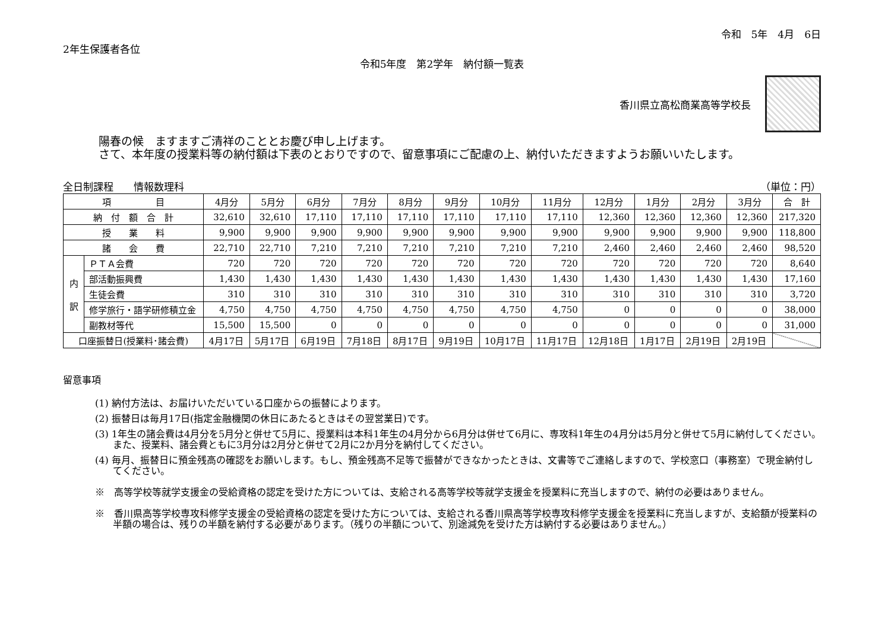令和　5年　4月　6日
2年生保護者各位
令和5年度　第2学年　納付額一覧表
香川県立高松商業高等学校長
陽春の候　ますますご清祥のこととお慶び申し上げます。
さて、本年度の授業料等の納付額は下表のとおりですので、留意事項にご配慮の上、納付いただきますようお願いいたします。
全日制課程　　情報数理科 （単位：円）
| 項 目 | | 4月分 | 5月分 | 6月分 | 7月分 | 8月分 | 9月分 | 10月分 | 11月分 | 12月分 | 1月分 | 2月分 | 3月分 | 合 計 |
| --- | --- | --- | --- | --- | --- | --- | --- | --- | --- | --- | --- | --- | --- | --- |
| 納 付 額 合 計 | | 32,610 | 32,610 | 17,110 | 17,110 | 17,110 | 17,110 | 17,110 | 17,110 | 12,360 | 12,360 | 12,360 | 12,360 | 217,320 |
| 授 業 料 | | 9,900 | 9,900 | 9,900 | 9,900 | 9,900 | 9,900 | 9,900 | 9,900 | 9,900 | 9,900 | 9,900 | 9,900 | 118,800 |
| 諸 会 費 | | 22,710 | 22,710 | 7,210 | 7,210 | 7,210 | 7,210 | 7,210 | 7,210 | 2,460 | 2,460 | 2,460 | 2,460 | 98,520 |
| 内 訳 | ＰＴＡ会費 | 720 | 720 | 720 | 720 | 720 | 720 | 720 | 720 | 720 | 720 | 720 | 720 | 8,640 |
| | 部活動振興費 | 1,430 | 1,430 | 1,430 | 1,430 | 1,430 | 1,430 | 1,430 | 1,430 | 1,430 | 1,430 | 1,430 | 1,430 | 17,160 |
| | 生徒会費 | 310 | 310 | 310 | 310 | 310 | 310 | 310 | 310 | 310 | 310 | 310 | 310 | 3,720 |
| | 修学旅行・語学研修積立金 | 4,750 | 4,750 | 4,750 | 4,750 | 4,750 | 4,750 | 4,750 | 4,750 | 0 | 0 | 0 | 0 | 38,000 |
| | 副教材等代 | 15,500 | 15,500 | 0 | 0 | 0 | 0 | 0 | 0 | 0 | 0 | 0 | 0 | 31,000 |
| 口座振替日(授業料･諸会費) | | 4月17日 | 5月17日 | 6月19日 | 7月18日 | 8月17日 | 9月19日 | 10月17日 | 11月17日 | 12月18日 | 1月17日 | 2月19日 | 2月19日 | |
留意事項
(1) 納付方法は、お届けいただいている口座からの振替によります。
(2) 振替日は毎月17日(指定金融機関の休日にあたるときはその翌営業日)です。
(3) 1年生の諸会費は4月分を5月分と併せて5月に、授業料は本科1年生の4月分から6月分は併せて6月に、専攻科1年生の4月分は5月分と併せて5月に納付してください。また、授業料、諸会費ともに3月分は2月分と併せて2月に2か月分を納付してください。
(4) 毎月、振替日に預金残高の確認をお願いします。もし、預金残高不足等で振替ができなかったときは、文書等でご連絡しますので、学校窓口（事務室）で現金納付してください。
※　高等学校等就学支援金の受給資格の認定を受けた方については、支給される高等学校等就学支援金を授業料に充当しますので、納付の必要はありません。
※　香川県高等学校専攻科修学支援金の受給資格の認定を受けた方については、支給される香川県高等学校専攻科修学支援金を授業料に充当しますが、支給額が授業料の半額の場合は、残りの半額を納付する必要があります。（残りの半額について、別途減免を受けた方は納付する必要はありません。）